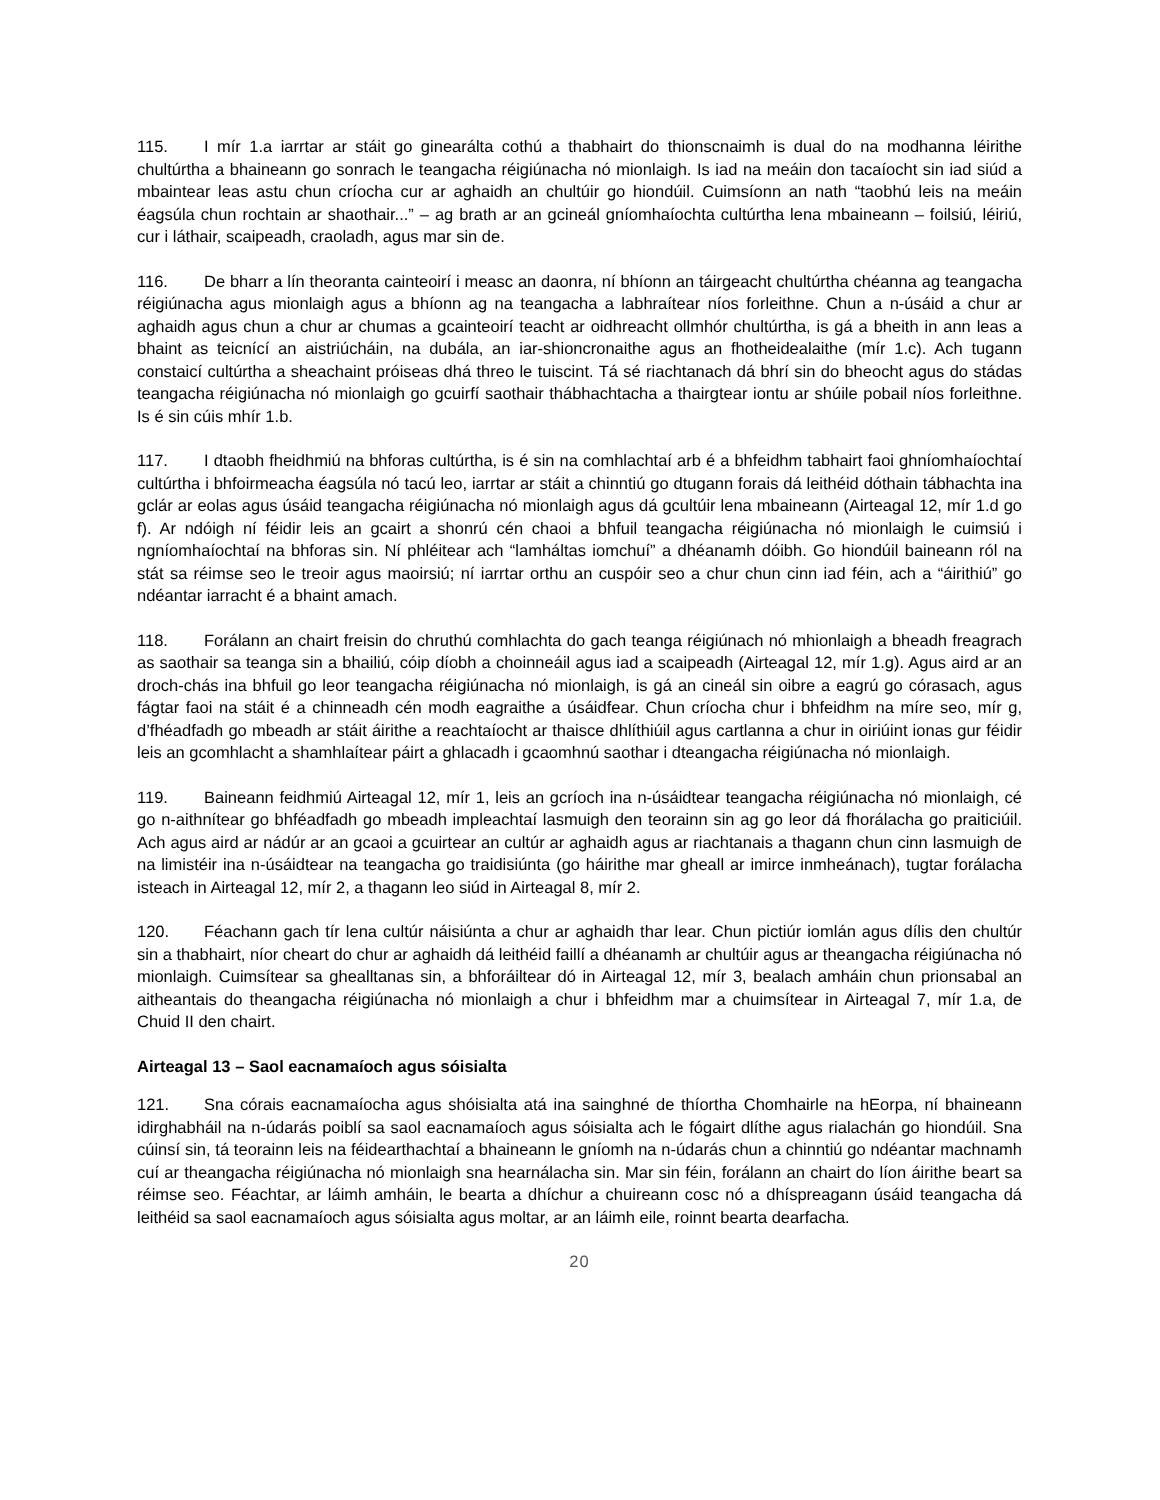115. I mír 1.a iarrtar ar stáit go ginearálta cothú a thabhairt do thionscnaimh is dual do na modhanna léirithe chultúrtha a bhaineann go sonrach le teangacha réigiúnacha nó mionlaigh. Is iad na meáin don tacaíocht sin iad siúd a mbaintear leas astu chun críocha cur ar aghaidh an chultúir go hiondúil. Cuimsíonn an nath “taobhú leis na meáin éagsúla chun rochtain ar shaothair...” – ag brath ar an gcineál gníomhaíochta cultúrtha lena mbaineann – foilsiú, léiriú, cur i láthair, scaipeadh, craoladh, agus mar sin de.
116. De bharr a lín theoranta cainteoirí i measc an daonra, ní bhíonn an táirgeacht chultúrtha chéanna ag teangacha réigiúnacha agus mionlaigh agus a bhíonn ag na teangacha a labhraítear níos forleithne. Chun a n-úsáid a chur ar aghaidh agus chun a chur ar chumas a gcainteoirí teacht ar oidhreacht ollmhór chultúrtha, is gá a bheith in ann leas a bhaint as teicnící an aistriúcháin, na dubála, an iar-shioncronaithe agus an fhotheidealaithe (mír 1.c). Ach tugann constaicí cultúrtha a sheachaint próiseas dhá threo le tuiscint. Tá sé riachtanach dá bhrí sin do bheocht agus do stádas teangacha réigiúnacha nó mionlaigh go gcuirfí saothair thábhachtacha a thairgtear iontu ar shúile pobail níos forleithne. Is é sin cúis mhír 1.b.
117. I dtaobh fheidhmiú na bhforas cultúrtha, is é sin na comhlachtaí arb é a bhfeidhm tabhairt faoi ghníomhaíochtaí cultúrtha i bhfoirmeacha éagsúla nó tacú leo, iarrtar ar stáit a chinntiú go dtugann forais dá leithéid dóthain tábhachta ina gclár ar eolas agus úsáid teangacha réigiúnacha nó mionlaigh agus dá gcultúir lena mbaineann (Airteagal 12, mír 1.d go f). Ar ndóigh ní féidir leis an gcairt a shonrú cén chaoi a bhfuil teangacha réigiúnacha nó mionlaigh le cuimsiú i ngníomhaíochtaí na bhforas sin. Ní phléitear ach “lamháltas iomchuí” a dhéanamh dóibh. Go hiondúil baineann ról na stát sa réimse seo le treoir agus maoirsiú; ní iarrtar orthu an cuspóir seo a chur chun cinn iad féin, ach a “áirithiú” go ndéantar iarracht é a bhaint amach.
118. Forálann an chairt freisin do chruthú comhlachta do gach teanga réigiúnach nó mhionlaigh a bheadh freagrach as saothair sa teanga sin a bhailiú, cóip díobh a choinneáil agus iad a scaipeadh (Airteagal 12, mír 1.g). Agus aird ar an droch-chás ina bhfuil go leor teangacha réigiúnacha nó mionlaigh, is gá an cineál sin oibre a eagrú go córasach, agus fágtar faoi na stáit é a chinneadh cén modh eagraithe a úsáidfear. Chun críocha chur i bhfeidhm na míre seo, mír g, d’fhéadfadh go mbeadh ar stáit áirithe a reachtaíocht ar thaisce dhlíthiúil agus cartlanna a chur in oiriúint ionas gur féidir leis an gcomhlacht a shamhlaítear páirt a ghlacadh i gcaomhnú saothar i dteangacha réigiúnacha nó mionlaigh.
119. Baineann feidhmiú Airteagal 12, mír 1, leis an gcríoch ina n-úsáidtear teangacha réigiúnacha nó mionlaigh, cé go n-aithnítear go bhféadfadh go mbeadh impleachtaí lasmuigh den teorainn sin ag go leor dá fhorálacha go praiticiúil. Ach agus aird ar nádúr ar an gcaoi a gcuirtear an cultúr ar aghaidh agus ar riachtanais a thagann chun cinn lasmuigh de na limistéir ina n-úsáidtear na teangacha go traidisiúnta (go háirithe mar gheall ar imirce inmheánach), tugtar forálacha isteach in Airteagal 12, mír 2, a thagann leo siúd in Airteagal 8, mír 2.
120. Féachann gach tír lena cultúr náisiúnta a chur ar aghaidh thar lear. Chun pictiúr iomlán agus dílis den chultúr sin a thabhairt, níor cheart do chur ar aghaidh dá leithéid faillí a dhéanamh ar chultúir agus ar theangacha réigiúnacha nó mionlaigh. Cuimsítear sa ghealltanas sin, a bhforáiltear dó in Airteagal 12, mír 3, bealach amháin chun prionsabal an aitheantais do theangacha réigiúnacha nó mionlaigh a chur i bhfeidhm mar a chuimsítear in Airteagal 7, mír 1.a, de Chuid II den chairt.
Airteagal 13 – Saol eacnamaíoch agus sóisialta
121. Sna córais eacnamaíocha agus shóisialta atá ina sainghné de thíortha Chomhairle na hEorpa, ní bhaineann idirghabháil na n-údarás poiblí sa saol eacnamaíoch agus sóisialta ach le fógairt dlíthe agus rialachán go hiondúil. Sna cúinsí sin, tá teorainn leis na féidearthachtaí a bhaineann le gníomh na n-údarás chun a chinntiú go ndéantar machnamh cuí ar theangacha réigiúnacha nó mionlaigh sna hearnálacha sin. Mar sin féin, forálann an chairt do líon áirithe beart sa réimse seo. Féachtar, ar láimh amháin, le bearta a dhíchur a chuireann cosc nó a dhíspreagann úsáid teangacha dá leithéid sa saol eacnamaíoch agus sóisialta agus moltar, ar an láimh eile, roinnt bearta dearfacha.
20